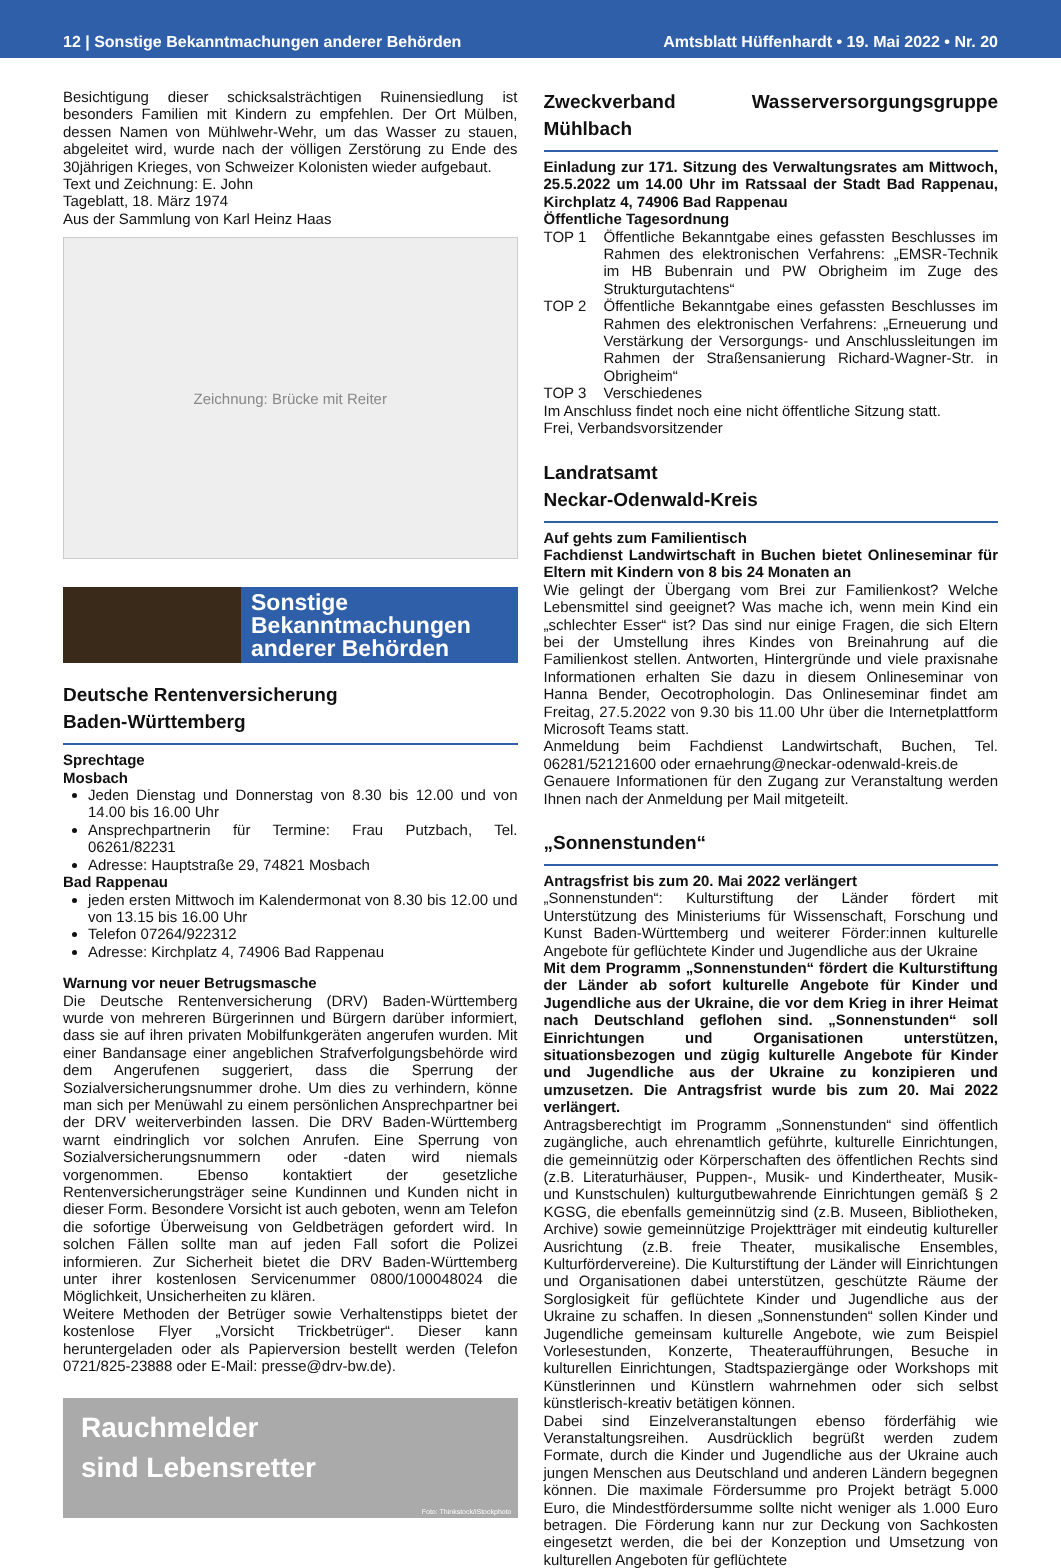12 | Sonstige Bekanntmachungen anderer Behörden Amtsblatt Hüffenhardt • 19. Mai 2022 • Nr. 20
Besichtigung dieser schicksalsträchtigen Ruinensiedlung ist besonders Familien mit Kindern zu empfehlen. Der Ort Mülben, dessen Namen von Mühlwehr-Wehr, um das Wasser zu stauen, abgeleitet wird, wurde nach der völligen Zerstörung zu Ende des 30jährigen Krieges, von Schweizer Kolonisten wieder aufgebaut.
Text und Zeichnung: E. John
Tageblatt, 18. März 1974
Aus der Sammlung von Karl Heinz Haas
Zeichnung: Brücke mit Reiter
Sonstige
Bekanntmachungen
anderer Behörden
Deutsche Rentenversicherung
Baden-Württemberg
Sprechtage
Mosbach
Jeden Dienstag und Donnerstag von 8.30 bis 12.00 und von 14.00 bis 16.00 Uhr
Ansprechpartnerin für Termine: Frau Putzbach, Tel. 06261/82231
Adresse: Hauptstraße 29, 74821 Mosbach
Bad Rappenau
jeden ersten Mittwoch im Kalendermonat von 8.30 bis 12.00 und von 13.15 bis 16.00 Uhr
Telefon 07264/922312
Adresse: Kirchplatz 4, 74906 Bad Rappenau
Warnung vor neuer Betrugsmasche
Die Deutsche Rentenversicherung (DRV) Baden-Württemberg wurde von mehreren Bürgerinnen und Bürgern darüber informiert, dass sie auf ihren privaten Mobilfunkgeräten angerufen wurden. Mit einer Bandansage einer angeblichen Strafverfolgungsbehörde wird dem Angerufenen suggeriert, dass die Sperrung der Sozialversicherungsnummer drohe. Um dies zu verhindern, könne man sich per Menüwahl zu einem persönlichen Ansprechpartner bei der DRV weiterverbinden lassen. Die DRV Baden-Württemberg warnt eindringlich vor solchen Anrufen. Eine Sperrung von Sozialversicherungsnummern oder -daten wird niemals vorgenommen. Ebenso kontaktiert der gesetzliche Rentenversicherungsträger seine Kundinnen und Kunden nicht in dieser Form. Besondere Vorsicht ist auch geboten, wenn am Telefon die sofortige Überweisung von Geldbeträgen gefordert wird. In solchen Fällen sollte man auf jeden Fall sofort die Polizei informieren. Zur Sicherheit bietet die DRV Baden-Württemberg unter ihrer kostenlosen Servicenummer 0800/100048024 die Möglichkeit, Unsicherheiten zu klären.
Weitere Methoden der Betrüger sowie Verhaltenstipps bietet der kostenlose Flyer „Vorsicht Trickbetrüger“. Dieser kann heruntergeladen oder als Papierversion bestellt werden (Telefon 0721/825-23888 oder E-Mail: presse@drv-bw.de).
Rauchmelder
sind Lebensretter
Foto: Thinkstock/iStockphoto
Zweckverband Wasserversorgungsgruppe Mühlbach
Einladung zur 171. Sitzung des Verwaltungsrates am Mittwoch, 25.5.2022 um 14.00 Uhr im Ratssaal der Stadt Bad Rappenau, Kirchplatz 4, 74906 Bad Rappenau
Öffentliche Tagesordnung
TOP 1 Öffentliche Bekanntgabe eines gefassten Beschlusses im Rahmen des elektronischen Verfahrens: „EMSR-Technik im HB Bubenrain und PW Obrigheim im Zuge des Strukturgutachtens“
TOP 2 Öffentliche Bekanntgabe eines gefassten Beschlusses im Rahmen des elektronischen Verfahrens: „Erneuerung und Verstärkung der Versorgungs- und Anschlussleitungen im Rahmen der Straßensanierung Richard-Wagner-Str. in Obrigheim“
TOP 3 Verschiedenes
Im Anschluss findet noch eine nicht öffentliche Sitzung statt.
Frei, Verbandsvorsitzender
Landratsamt
Neckar-Odenwald-Kreis
Auf gehts zum Familientisch
Fachdienst Landwirtschaft in Buchen bietet Onlineseminar für Eltern mit Kindern von 8 bis 24 Monaten an
Wie gelingt der Übergang vom Brei zur Familienkost? Welche Lebensmittel sind geeignet? Was mache ich, wenn mein Kind ein „schlechter Esser“ ist? Das sind nur einige Fragen, die sich Eltern bei der Umstellung ihres Kindes von Breinahrung auf die Familienkost stellen. Antworten, Hintergründe und viele praxisnahe Informationen erhalten Sie dazu in diesem Onlineseminar von Hanna Bender, Oecotrophologin. Das Onlineseminar findet am Freitag, 27.5.2022 von 9.30 bis 11.00 Uhr über die Internetplattform Microsoft Teams statt.
Anmeldung beim Fachdienst Landwirtschaft, Buchen, Tel. 06281/52121600 oder ernaehrung@neckar-odenwald-kreis.de
Genauere Informationen für den Zugang zur Veranstaltung werden Ihnen nach der Anmeldung per Mail mitgeteilt.
„Sonnenstunden“
Antragsfrist bis zum 20. Mai 2022 verlängert
„Sonnenstunden“: Kulturstiftung der Länder fördert mit Unterstützung des Ministeriums für Wissenschaft, Forschung und Kunst Baden-Württemberg und weiterer Förder:innen kulturelle Angebote für geflüchtete Kinder und Jugendliche aus der Ukraine
Mit dem Programm „Sonnenstunden“ fördert die Kulturstiftung der Länder ab sofort kulturelle Angebote für Kinder und Jugendliche aus der Ukraine, die vor dem Krieg in ihrer Heimat nach Deutschland geflohen sind. „Sonnenstunden“ soll Einrichtungen und Organisationen unterstützen, situationsbezogen und zügig kulturelle Angebote für Kinder und Jugendliche aus der Ukraine zu konzipieren und umzusetzen. Die Antragsfrist wurde bis zum 20. Mai 2022 verlängert.
Antragsberechtigt im Programm „Sonnenstunden“ sind öffentlich zugängliche, auch ehrenamtlich geführte, kulturelle Einrichtungen, die gemeinnützig oder Körperschaften des öffentlichen Rechts sind (z.B. Literaturhäuser, Puppen-, Musik- und Kindertheater, Musik- und Kunstschulen) kulturgutbewahrende Einrichtungen gemäß § 2 KGSG, die ebenfalls gemeinnützig sind (z.B. Museen, Bibliotheken, Archive) sowie gemeinnützige Projektträger mit eindeutig kultureller Ausrichtung (z.B. freie Theater, musikalische Ensembles, Kulturfördervereine). Die Kulturstiftung der Länder will Einrichtungen und Organisationen dabei unterstützen, geschützte Räume der Sorglosigkeit für geflüchtete Kinder und Jugendliche aus der Ukraine zu schaffen. In diesen „Sonnenstunden“ sollen Kinder und Jugendliche gemeinsam kulturelle Angebote, wie zum Beispiel Vorlesestunden, Konzerte, Theateraufführungen, Besuche in kulturellen Einrichtungen, Stadtspaziergänge oder Workshops mit Künstlerinnen und Künstlern wahrnehmen oder sich selbst künstlerisch-kreativ betätigen können.
Dabei sind Einzelveranstaltungen ebenso förderfähig wie Veranstaltungsreihen. Ausdrücklich begrüßt werden zudem Formate, durch die Kinder und Jugendliche aus der Ukraine auch jungen Menschen aus Deutschland und anderen Ländern begegnen können. Die maximale Fördersumme pro Projekt beträgt 5.000 Euro, die Mindestfördersumme sollte nicht weniger als 1.000 Euro betragen. Die Förderung kann nur zur Deckung von Sachkosten eingesetzt werden, die bei der Konzeption und Umsetzung von kulturellen Angeboten für geflüchtete